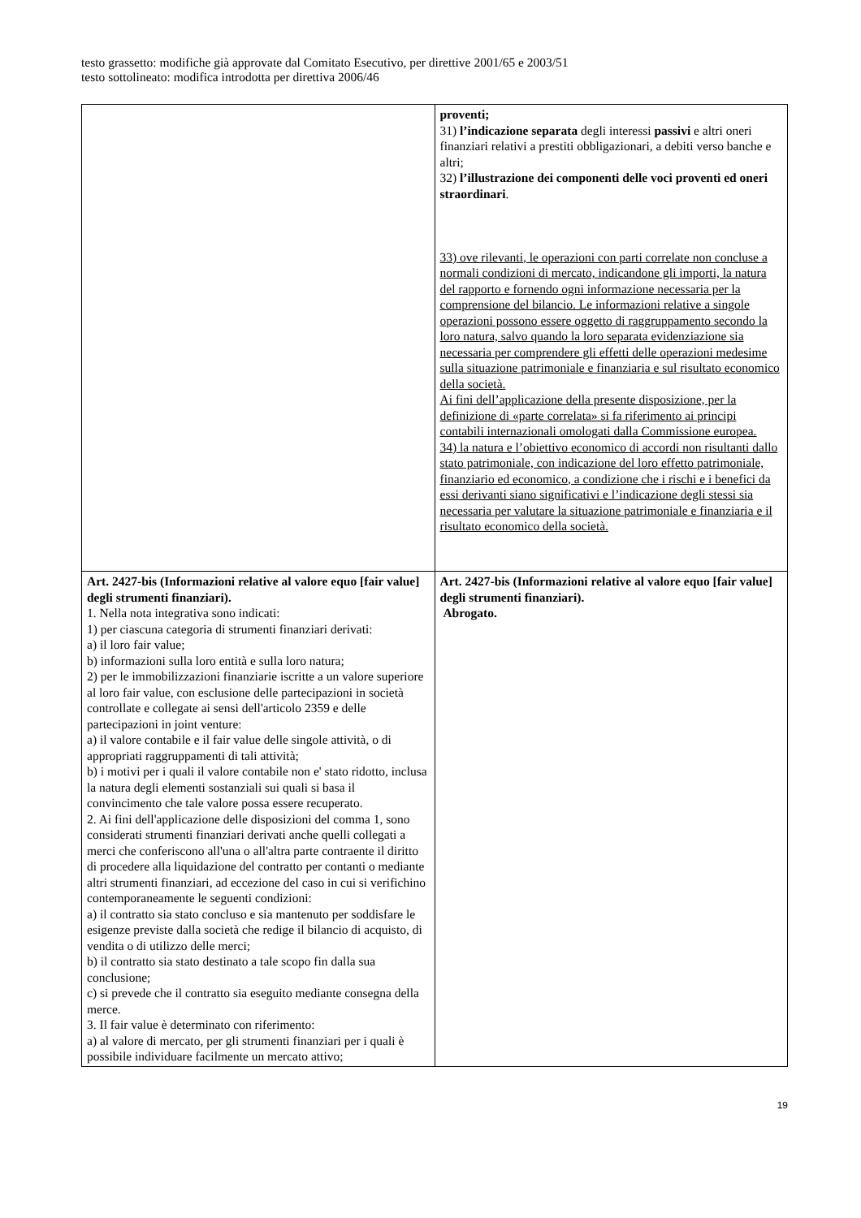testo grassetto: modifiche già approvate dal Comitato Esecutivo, per direttive 2001/65 e 2003/51
testo sottolineato: modifica introdotta per direttiva 2006/46
| | proventi; 31) l’indicazione separata degli interessi passivi e altri oneri finanziari relativi a prestiti obbligazionari, a debiti verso banche e altri; 32) l’illustrazione dei componenti delle voci proventi ed oneri straordinari . 33) ove rilevanti, le operazioni con parti correlate non concluse a normali condizioni di mercato, indicandone gli importi, la natura del rapporto e fornendo ogni informazione necessaria per la comprensione del bilancio. Le informazioni relative a singole operazioni possono essere oggetto di raggruppamento secondo la loro natura, salvo quando la loro separata evidenziazione sia necessaria per comprendere gli effetti delle operazioni medesime sulla situazione patrimoniale e finanziaria e sul risultato economico della società. Ai fini dell’applicazione della presente disposizione, per la definizione di «parte correlata» si fa riferimento ai principi contabili internazionali omologati dalla Commissione europea. 34) la natura e l’obiettivo economico di accordi non risultanti dallo stato patrimoniale, con indicazione del loro effetto patrimoniale, finanziario ed economico, a condizione che i rischi e i benefici da essi derivanti siano significativi e l’indicazione degli stessi sia necessaria per valutare la situazione patrimoniale e finanziaria e il risultato economico della società. |
| Art. 2427-bis (Informazioni relative al valore equo [fair value] degli strumenti finanziari). 1. Nella nota integrativa sono indicati: 1) per ciascuna categoria di strumenti finanziari derivati: a) il loro fair value; b) informazioni sulla loro entità e sulla loro natura; 2) per le immobilizzazioni finanziarie iscritte a un valore superiore al loro fair value, con esclusione delle partecipazioni in società controllate e collegate ai sensi dell'articolo 2359 e delle partecipazioni in joint venture: a) il valore contabile e il fair value delle singole attività, o di appropriati raggruppamenti di tali attività; b) i motivi per i quali il valore contabile non e' stato ridotto, inclusa la natura degli elementi sostanziali sui quali si basa il convincimento che tale valore possa essere recuperato. 2. Ai fini dell'applicazione delle disposizioni del comma 1, sono considerati strumenti finanziari derivati anche quelli collegati a merci che conferiscono all'una o all'altra parte contraente il diritto di procedere alla liquidazione del contratto per contanti o mediante altri strumenti finanziari, ad eccezione del caso in cui si verifichino contemporaneamente le seguenti condizioni: a) il contratto sia stato concluso e sia mantenuto per soddisfare le esigenze previste dalla società che redige il bilancio di acquisto, di vendita o di utilizzo delle merci; b) il contratto sia stato destinato a tale scopo fin dalla sua conclusione; c) si prevede che il contratto sia eseguito mediante consegna della merce. 3. Il fair value è determinato con riferimento: a) al valore di mercato, per gli strumenti finanziari per i quali è possibile individuare facilmente un mercato attivo; | Art. 2427-bis (Informazioni relative al valore equo [fair value] degli strumenti finanziari). Abrogato. |
19